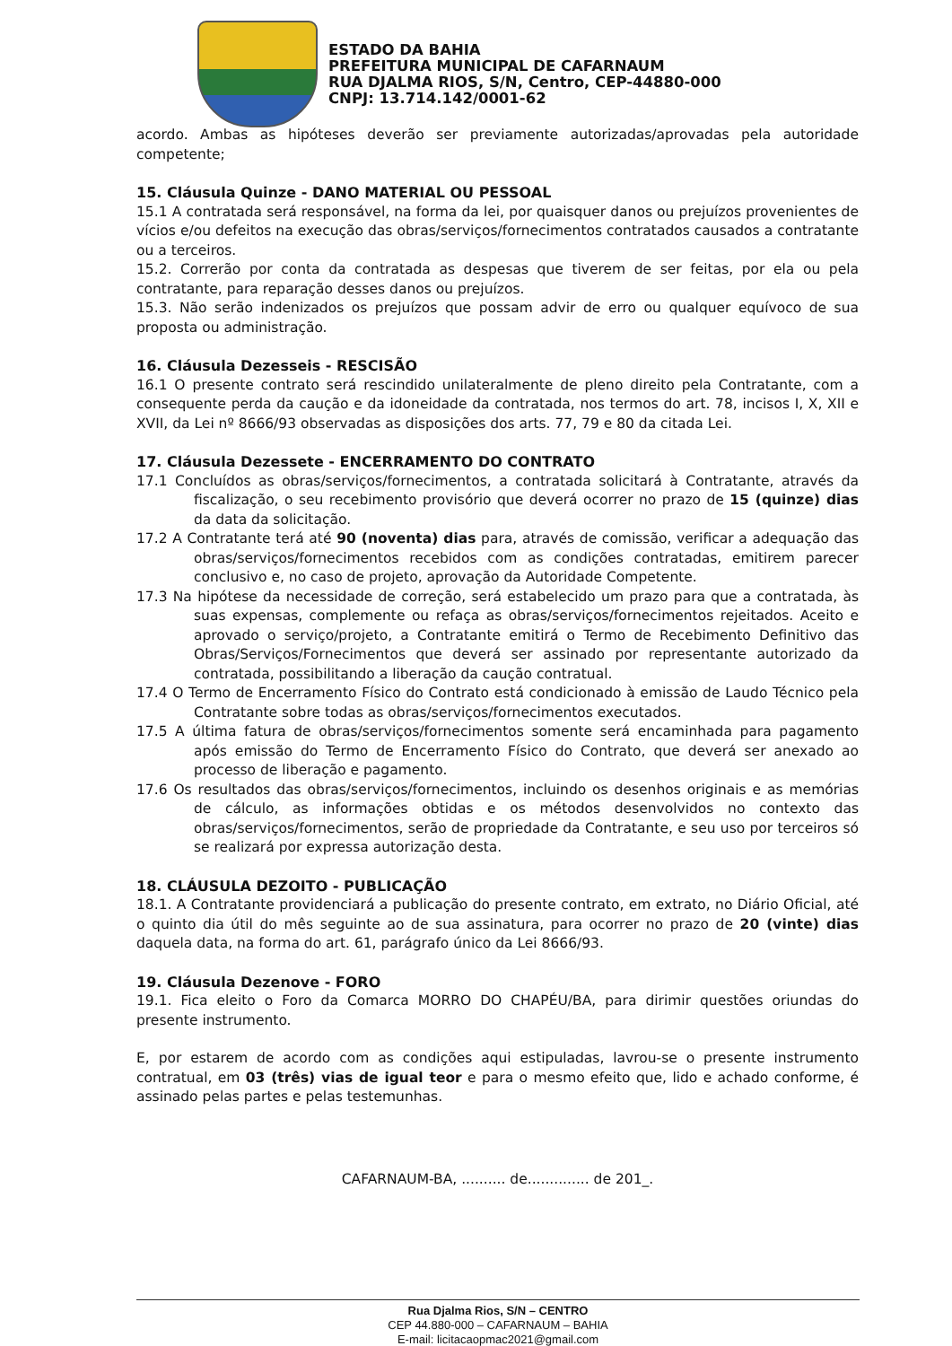ESTADO DA BAHIA
PREFEITURA MUNICIPAL DE CAFARNAUM
RUA DJALMA RIOS, S/N, Centro, CEP-44880-000
CNPJ: 13.714.142/0001-62
acordo. Ambas as hipóteses deverão ser previamente autorizadas/aprovadas pela autoridade competente;
15. Cláusula Quinze - DANO MATERIAL OU PESSOAL
15.1 A contratada será responsável, na forma da lei, por quaisquer danos ou prejuízos provenientes de vícios e/ou defeitos na execução das obras/serviços/fornecimentos contratados causados a contratante ou a terceiros.
15.2. Correrão por conta da contratada as despesas que tiverem de ser feitas, por ela ou pela contratante, para reparação desses danos ou prejuízos.
15.3. Não serão indenizados os prejuízos que possam advir de erro ou qualquer equívoco de sua proposta ou administração.
16. Cláusula Dezesseis - RESCISÃO
16.1 O presente contrato será rescindido unilateralmente de pleno direito pela Contratante, com a consequente perda da caução e da idoneidade da contratada, nos termos do art. 78, incisos I, X, XII e XVII, da Lei nº 8666/93 observadas as disposições dos arts. 77, 79 e 80 da citada Lei.
17. Cláusula Dezessete - ENCERRAMENTO DO CONTRATO
17.1 Concluídos as obras/serviços/fornecimentos, a contratada solicitará à Contratante, através da fiscalização, o seu recebimento provisório que deverá ocorrer no prazo de 15 (quinze) dias da data da solicitação.
17.2 A Contratante terá até 90 (noventa) dias para, através de comissão, verificar a adequação das obras/serviços/fornecimentos recebidos com as condições contratadas, emitirem parecer conclusivo e, no caso de projeto, aprovação da Autoridade Competente.
17.3 Na hipótese da necessidade de correção, será estabelecido um prazo para que a contratada, às suas expensas, complemente ou refaça as obras/serviços/fornecimentos rejeitados. Aceito e aprovado o serviço/projeto, a Contratante emitirá o Termo de Recebimento Definitivo das Obras/Serviços/Fornecimentos que deverá ser assinado por representante autorizado da contratada, possibilitando a liberação da caução contratual.
17.4 O Termo de Encerramento Físico do Contrato está condicionado à emissão de Laudo Técnico pela Contratante sobre todas as obras/serviços/fornecimentos executados.
17.5 A última fatura de obras/serviços/fornecimentos somente será encaminhada para pagamento após emissão do Termo de Encerramento Físico do Contrato, que deverá ser anexado ao processo de liberação e pagamento.
17.6 Os resultados das obras/serviços/fornecimentos, incluindo os desenhos originais e as memórias de cálculo, as informações obtidas e os métodos desenvolvidos no contexto das obras/serviços/fornecimentos, serão de propriedade da Contratante, e seu uso por terceiros só se realizará por expressa autorização desta.
18. CLÁUSULA DEZOITO - PUBLICAÇÃO
18.1. A Contratante providenciará a publicação do presente contrato, em extrato, no Diário Oficial, até o quinto dia útil do mês seguinte ao de sua assinatura, para ocorrer no prazo de 20 (vinte) dias daquela data, na forma do art. 61, parágrafo único da Lei 8666/93.
19. Cláusula Dezenove - FORO
19.1. Fica eleito o Foro da Comarca MORRO DO CHAPÉU/BA, para dirimir questões oriundas do presente instrumento.
E, por estarem de acordo com as condições aqui estipuladas, lavrou-se o presente instrumento contratual, em 03 (três) vias de igual teor e para o mesmo efeito que, lido e achado conforme, é assinado pelas partes e pelas testemunhas.
CAFARNAUM-BA, .......... de.............. de 201_.
Rua Djalma Rios, S/N – CENTRO
CEP 44.880-000 – CAFARNAUM – BAHIA
E-mail: licitacaopmac2021@gmail.com